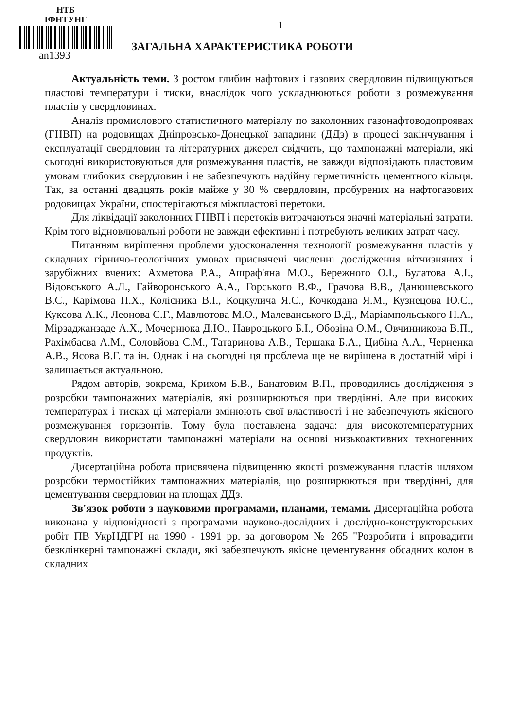НТБ
ІФНТУНГ
an1393
1
ЗАГАЛЬНА ХАРАКТЕРИСТИКА РОБОТИ
Актуальність теми. З ростом глибин нафтових і газових свердловин підвищуються пластові температури і тиски, внаслідок чого ускладнюються роботи з розмежування пластів у свердловинах.
Аналіз промислового статистичного матеріалу по заколонних газонафтоводопроявах (ГНВП) на родовищах Дніпровсько-Донецької западини (ДДз) в процесі закінчування і експлуатації свердловин та літературних джерел свідчить, що тампонажні матеріали, які сьогодні використовуються для розмежування пластів, не завжди відповідають пластовим умовам глибоких свердловин і не забезпечують надійну герметичність цементного кільця. Так, за останні двадцять років майже у 30 % свердловин, пробурених на нафтогазових родовищах України, спостерігаються міжпластові перетоки.
Для ліквідації заколонних ГНВП і перетоків витрачаються значні матеріальні затрати. Крім того відновлювальні роботи не завжди ефективні і потребують великих затрат часу.
Питанням вирішення проблеми удосконалення технології розмежування пластів у складних гірничо-геологічних умовах присвячені численні дослідження вітчизняних і зарубіжних вчених: Ахметова Р.А., Ашраф'яна М.О., Бережного О.І., Булатова А.І., Відовського А.Л., Гайворонського А.А., Горського В.Ф., Грачова В.В., Данюшевського В.С., Карімова Н.Х., Колісника В.І., Коцкулича Я.С., Кочкодана Я.М., Кузнецова Ю.С., Куксова А.К., Леонова Є.Г., Мавлютова М.О., Малеванського В.Д., Маріампольського Н.А., Мірзаджанзаде А.Х., Мочернюка Д.Ю., Навроцького Б.І., Обозіна О.М., Овчинникова В.П., Рахімбаєва А.М., Соловйова Є.М., Татаринова А.В., Тершака Б.А., Цибіна А.А., Черненка А.В., Ясова В.Г. та ін. Однак і на сьогодні ця проблема ще не вирішена в достатній мірі і залишається актуальною.
Рядом авторів, зокрема, Крихом Б.В., Банатовим В.П., проводились дослідження з розробки тампонажних матеріалів, які розширюються при твердінні. Але при високих температурах і тисках ці матеріали змінюють свої властивості і не забезпечують якісного розмежування горизонтів. Тому була поставлена задача: для високотемпературних свердловин використати тампонажні матеріали на основі низькоактивних техногенних продуктів.
Дисертаційна робота присвячена підвищенню якості розмежування пластів шляхом розробки термостійких тампонажних матеріалів, що розширюються при твердінні, для цементування свердловин на площах ДДз.
Зв'язок роботи з науковими програмами, планами, темами. Дисертаційна робота виконана у відповідності з програмами науково-дослідних і дослідно-конструкторських робіт ПВ УкрНДГРІ на 1990 - 1991 рр. за договором № 265 "Розробити і впровадити безклінкерні тампонажні склади, які забезпечують якісне цементування обсадних колон в складних